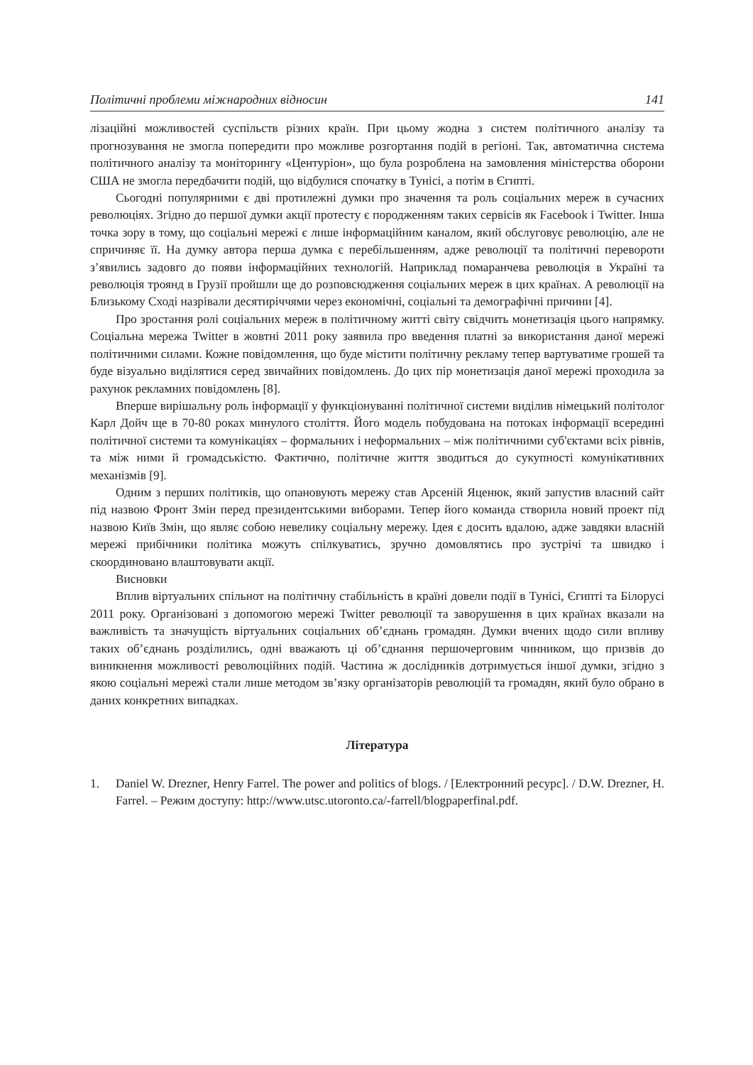Політичні проблеми міжнародних відносин 141
лізаційні можливостей суспільств різних країн. При цьому жодна з систем політичного аналізу та прогнозування не змогла попередити про можливе розгортання подій в регіоні. Так, автоматична система політичного аналізу та моніторингу «Центуріон», що була розроблена на замовлення міністерства оборони США не змогла передбачити подій, що відбулися спочатку в Тунісі, а потім в Єгипті.
Сьогодні популярними є дві протилежні думки про значення та роль соціальних мереж в сучасних революціях. Згідно до першої думки акції протесту є породженням таких сервісів як Facebook і Twitter. Інша точка зору в тому, що соціальні мережі є лише інформаційним каналом, який обслуговує революцію, але не спричиняє її. На думку автора перша думка є перебільшенням, адже революції та політичні перевороти з’явились задовго до появи інформаційних технологій. Наприклад помаранчева революція в Україні та революція троянд в Грузії пройшли ще до розповсюдження соціальних мереж в цих країнах. А революції на Близькому Сході назрівали десятиріччями через економічні, соціальні та демографічні причини [4].
Про зростання ролі соціальних мереж в політичному житті світу свідчить монетизація цього напрямку. Соціальна мережа Twitter в жовтні 2011 року заявила про введення платні за використання даної мережі політичними силами. Кожне повідомлення, що буде містити політичну рекламу тепер вартуватиме грошей та буде візуально виділятися серед звичайних повідомлень. До цих пір монетизація даної мережі проходила за рахунок рекламних повідомлень [8].
Вперше вирішальну роль інформації у функціонуванні політичної системи виділив німецький політолог Карл Дойч ще в 70-80 роках минулого століття. Його модель побудована на потоках інформації всередині політичної системи та комунікаціях – формальних і неформальних – між політичними суб'єктами всіх рівнів, та між ними й громадськістю. Фактично, політичне життя зводиться до сукупності комунікативних механізмів [9].
Одним з перших політиків, що опановують мережу став Арсеній Яценюк, який запустив власний сайт під назвою Фронт Змін перед президентськими виборами. Тепер його команда створила новий проект під назвою Київ Змін, що являє собою невелику соціальну мережу. Ідея є досить вдалою, адже завдяки власній мережі прибічники політика можуть спілкуватись, зручно домовлятись про зустрічі та швидко і скоординовано влаштовувати акції.
Висновки
Вплив віртуальних спільнот на політичну стабільність в країні довели події в Тунісі, Єгипті та Білорусі 2011 року. Організовані з допомогою мережі Twitter революції та заворушення в цих країнах вказали на важливість та значущість віртуальних соціальних об’єднань громадян. Думки вчених щодо сили впливу таких об’єднань розділились, одні вважають ці об’єднання першочерговим чинником, що призвів до виникнення можливості революційних подій. Частина ж дослідників дотримується іншої думки, згідно з якою соціальні мережі стали лише методом зв’язку організаторів революцій та громадян, який було обрано в даних конкретних випадках.
Література
1. Daniel W. Drezner, Henry Farrel. The power and politics of blogs. / [Електронний ресурс]. / D.W. Drezner, H. Farrel. – Режим доступу: http://www.utsc.utoronto.ca/-farrell/blogpaperfinal.pdf.